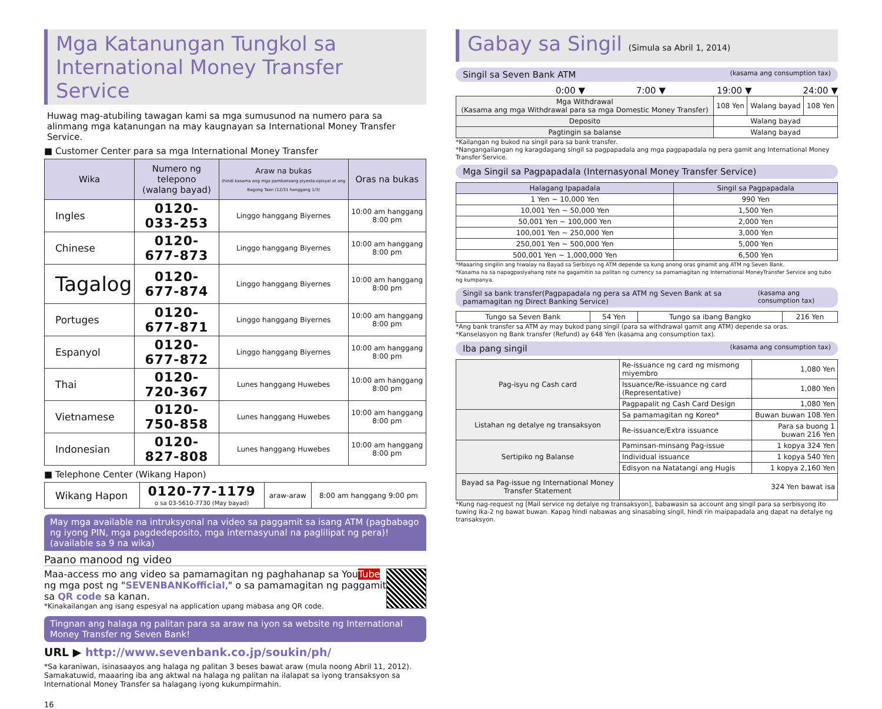Mga Katanungan Tungkol sa
International Money Transfer Service
Huwag mag-atubiling tawagan kami sa mga sumusunod na numero para sa alinmang mga katanungan na may kaugnayan sa International Money Transfer Service.
■ Customer Center para sa mga International Money Transfer
| Wika | Numero ng telepono (walang bayad) | Araw na bukas (hindi kasama ang mga pambansang piyesta-opisyal at ang Bagong Taon (12/31 hanggang 1/3) | Oras na bukas |
| --- | --- | --- | --- |
| Ingles | 0120-033-253 | Linggo hanggang Biyernes | 10:00 am hanggang 8:00 pm |
| Chinese | 0120-677-873 | Linggo hanggang Biyernes | 10:00 am hanggang 8:00 pm |
| Tagalog | 0120-677-874 | Linggo hanggang Biyernes | 10:00 am hanggang 8:00 pm |
| Portuges | 0120-677-871 | Linggo hanggang Biyernes | 10:00 am hanggang 8:00 pm |
| Espanyol | 0120-677-872 | Linggo hanggang Biyernes | 10:00 am hanggang 8:00 pm |
| Thai | 0120-720-367 | Lunes hanggang Huwebes | 10:00 am hanggang 8:00 pm |
| Vietnamese | 0120-750-858 | Lunes hanggang Huwebes | 10:00 am hanggang 8:00 pm |
| Indonesian | 0120-827-808 | Lunes hanggang Huwebes | 10:00 am hanggang 8:00 pm |
■ Telephone Center (Wikang Hapon)
| Wikang Hapon | 0120-77-1179 o sa 03-5610-7730 (May bayad) | araw-araw | 8:00 am hanggang 9:00 pm |
May mga available na intruksyonal na video sa paggamit sa isang ATM (pagbabago ng iyong PIN, mga pagdedeposito, mga internasyunal na paglilipat ng pera)! (available sa 9 na wika)
Paano manood ng video
Maa-access mo ang video sa pamamagitan ng paghahanap sa YouTube ng mga post ng "SEVENBANKofficial," o sa pamamagitan ng paggamit sa QR code sa kanan.
*Kinakailangan ang isang espesyal na application upang mabasa ang QR code.
Tingnan ang halaga ng palitan para sa araw na iyon sa website ng International Money Transfer ng Seven Bank!
URL ▶ http://www.sevenbank.co.jp/soukin/ph/
*Sa karaniwan, isinasaayos ang halaga ng palitan 3 beses bawat araw (mula noong Abril 11, 2012). Samakatuwid, maaaring iba ang aktwal na halaga ng palitan na ilalapat sa iyong transaksyon sa International Money Transfer sa halagang iyong kukumpirmahin.
16
Gabay sa Singil (Simula sa Abril 1, 2014)
Singil sa Seven Bank ATM (kasama ang consumption tax)
0:00 ▼ 7:00 ▼ 19:00 ▼ 24:00 ▼
| Mga Withdrawal (Kasama ang mga Withdrawal para sa mga Domestic Money Transfer) | 108 Yen | Walang bayad | 108 Yen |
| Deposito | Walang bayad | | |
| Pagtingin sa balanse | Walang bayad | | |
*Kailangan ng bukod na singil para sa bank transfer.
*Nangangailangan ng karagdagang singil sa pagpapadala ang mga pagpapadala ng pera gamit ang International Money Transfer Service.
Mga Singil sa Pagpapadala (Internasyonal Money Transfer Service)
| Halagang Ipapadala | Singil sa Pagpapadala |
| --- | --- |
| 1 Yen ~ 10,000 Yen | 990 Yen |
| 10,001 Yen ~ 50,000 Yen | 1,500 Yen |
| 50,001 Yen ~ 100,000 Yen | 2,000 Yen |
| 100,001 Yen ~ 250,000 Yen | 3,000 Yen |
| 250,001 Yen ~ 500,000 Yen | 5,000 Yen |
| 500,001 Yen ~ 1,000,000 Yen | 6,500 Yen |
*Maaaring singilin ang hiwalay na Bayad sa Serbisyo ng ATM depende sa kung anong oras ginamit ang ATM ng Seven Bank.
*Kasama na sa napagpasiyahang rate na gagamitin sa palitan ng currency sa pamamagitan ng International MoneyTransfer Service ang tubo ng kumpanya.
Singil sa bank transfer(Pagpapadala ng pera sa ATM ng Seven Bank at sa pamamagitan ng Direct Banking Service) (kasama ang consumption tax)
| Tungo sa Seven Bank | 54 Yen | Tungo sa ibang Bangko | 216 Yen |
*Ang bank transfer sa ATM ay may bukod pang singil (para sa withdrawal gamit ang ATM) depende sa oras.
*Kanselasyon ng Bank transfer (Refund) ay 648 Yen (kasama ang consumption tax).
Iba pang singil (kasama ang consumption tax)
| Pag-isyu ng Cash card | Re-issuance ng card ng mismong miyembro | 1,080 Yen |
| | Issuance/Re-issuance ng card (Representative) | 1,080 Yen |
| | Pagpapalit ng Cash Card Design | 1,080 Yen |
| Listahan ng detalye ng transaksyon | Sa pamamagitan ng Koreo* | Buwan buwan 108 Yen |
| | Re-issuance/Extra issuance | Para sa buong 1 buwan 216 Yen |
| Sertipiko ng Balanse | Paminsan-minsang Pag-issue | 1 kopya 324 Yen |
| | Individual issuance | 1 kopya 540 Yen |
| | Edisyon na Natatangi ang Hugis | 1 kopya 2,160 Yen |
| Bayad sa Pag-issue ng International Money Transfer Statement | 324 Yen bawat isa | |
*Kung nag-request ng [Mail service ng detalye ng transaksyon], babawasin sa account ang singil para sa serbisyong ito tuwing ika-2 ng bawat buwan. Kapag hindi nabawas ang sinasabing singil, hindi rin maipapadala ang dapat na detalye ng transaksyon.